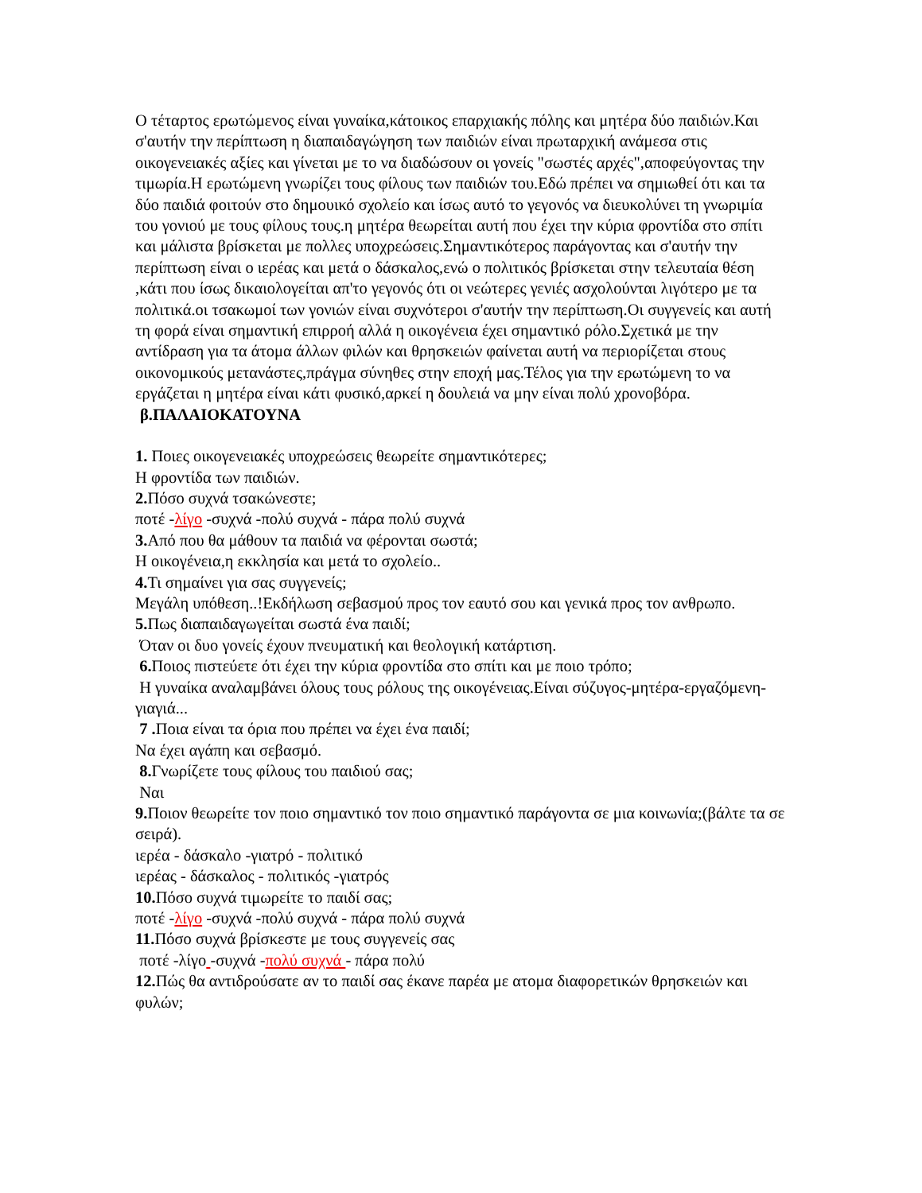Ο τέταρτος ερωτώμενος είναι γυναίκα,κάτοικος επαρχιακής πόλης και μητέρα δύο παιδιών.Και σ'αυτήν την περίπτωση η διαπαιδαγώγηση των παιδιών είναι πρωταρχική ανάμεσα στις οικογενειακές αξίες και γίνεται με το να διαδώσουν οι γονείς "σωστές αρχές",αποφεύγοντας την τιμωρία.Η ερωτώμενη γνωρίζει τους φίλους των παιδιών του.Εδώ πρέπει να σημιωθεί ότι και τα δύο παιδιά φοιτούν στο δημουικό σχολείο και ίσως αυτό το γεγονός να διευκολύνει τη γνωριμία του γονιού με τους φίλους τους.η μητέρα θεωρείται αυτή που έχει την κύρια φροντίδα στο σπίτι και μάλιστα βρίσκεται με πολλες υποχρεώσεις.Σημαντικότερος παράγοντας και σ'αυτήν την περίπτωση είναι ο ιερέας και μετά ο δάσκαλος,ενώ ο πολιτικός βρίσκεται στην τελευταία θέση ,κάτι που ίσως δικαιολογείται απ'το γεγονός ότι οι νεώτερες γενιές ασχολούνται λιγότερο με τα πολιτικά.οι τσακωμοί των γονιών είναι συχνότεροι σ'αυτήν την περίπτωση.Οι συγγενείς και αυτή τη φορά είναι σημαντική επιρροή αλλά η οικογένεια έχει σημαντικό ρόλο.Σχετικά με την αντίδραση για τα άτομα άλλων φιλών και θρησκειών φαίνεται αυτή να περιορίζεται στους οικονομικούς μετανάστες,πράγμα σύνηθες στην εποχή μας.Τέλος για την ερωτώμενη το να εργάζεται η μητέρα είναι κάτι φυσικό,αρκεί η δουλειά να μην είναι πολύ χρονοβόρα.
β.ΠΑΛΑΙΟΚΑΤΟΥΝΑ
1. Ποιες οικογενειακές υποχρεώσεις θεωρείτε σημαντικότερες;
Η φροντίδα των παιδιών.
2. Πόσο συχνά τσακώνεστε;
ποτέ -λίγο -συχνά -πολύ συχνά - πάρα πολύ συχνά
3. Από που θα μάθουν τα παιδιά να φέρονται σωστά;
Η οικογένεια,η εκκλησία και μετά το σχολείο..
4. Τι σημαίνει για σας συγγενείς;
Μεγάλη υπόθεση..!Εκδήλωση σεβασμού προς τον εαυτό σου και γενικά προς τον ανθρωπο.
5. Πως διαπαιδαγωγείται σωστά ένα παιδί;
Όταν οι δυο γονείς έχουν πνευματική και θεολογική κατάρτιση.
6. Ποιος πιστεύετε ότι έχει την κύρια φροντίδα στο σπίτι και με ποιο τρόπο;
Η γυναίκα αναλαμβάνει όλους τους ρόλους της οικογένειας.Είναι σύζυγος-μητέρα-εργαζόμενη-γιαγιά...
7 . Ποια είναι τα όρια που πρέπει να έχει ένα παιδί;
Να έχει αγάπη και σεβασμό.
8. Γνωρίζετε τους φίλους του παιδιού σας;
Ναι
9. Ποιον θεωρείτε τον ποιο σημαντικό τον ποιο σημαντικό παράγοντα σε μια κοινωνία;(βάλτε τα σε σειρά).
ιερέα - δάσκαλο -γιατρό - πολιτικό
ιερέας - δάσκαλος - πολιτικός -γιατρός
10. Πόσο συχνά τιμωρείτε το παιδί σας;
ποτέ -λίγο -συχνά -πολύ συχνά - πάρα πολύ συχνά
11. Πόσο συχνά βρίσκεστε με τους συγγενείς σας
ποτέ -λίγο -συχνά -πολύ συχνά - πάρα πολύ
12. Πώς θα αντιδρούσατε αν το παιδί σας έκανε παρέα με ατομα διαφορετικών θρησκειών και φυλών;